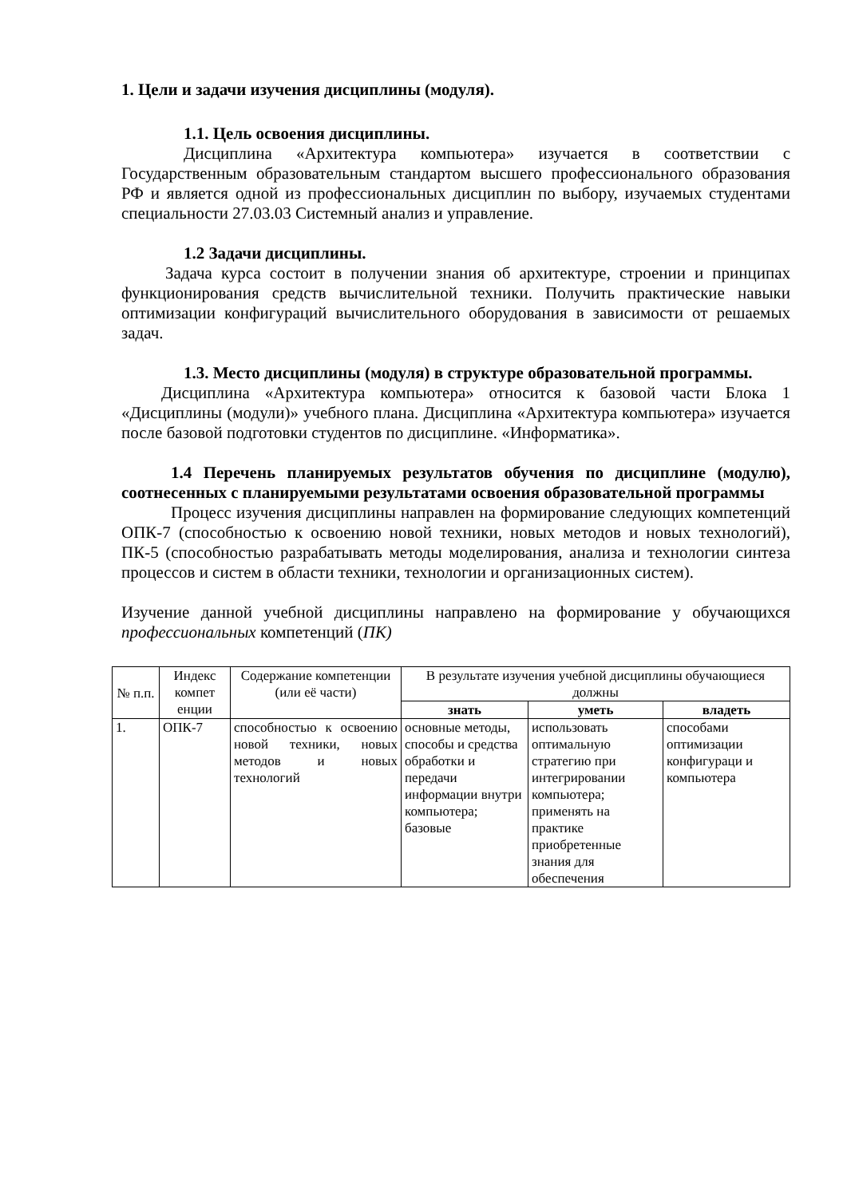1. Цели и задачи изучения дисциплины (модуля).
1.1. Цель освоения дисциплины.
Дисциплина «Архитектура компьютера» изучается в соответствии с Государственным образовательным стандартом высшего профессионального образования РФ и является одной из профессиональных дисциплин по выбору, изучаемых студентами специальности 27.03.03 Системный анализ и управление.
1.2 Задачи дисциплины.
Задача курса состоит в получении знания об архитектуре, строении и принципах функционирования средств вычислительной техники. Получить практические навыки оптимизации конфигураций вычислительного оборудования в зависимости от решаемых задач.
1.3. Место дисциплины (модуля) в структуре образовательной программы.
Дисциплина «Архитектура компьютера» относится к базовой части Блока 1 «Дисциплины (модули)» учебного плана. Дисциплина «Архитектура компьютера» изучается после базовой подготовки студентов по дисциплине. «Информатика».
1.4 Перечень планируемых результатов обучения по дисциплине (модулю), соотнесенных с планируемыми результатами освоения образовательной программы
Процесс изучения дисциплины направлен на формирование следующих компетенций ОПК-7 (способностью к освоению новой техники, новых методов и новых технологий), ПК-5 (способностью разрабатывать методы моделирования, анализа и технологии синтеза процессов и систем в области техники, технологии и организационных систем).
Изучение данной учебной дисциплины направлено на формирование у обучающихся профессиональных компетенций (ПК)
| № п.п. | Индекс компет енции | Содержание компетенции (или её части) | В результате изучения учебной дисциплины обучающиеся должны | | |
| --- | --- | --- | --- | --- | --- |
| | | | знать | уметь | владеть |
| 1. | ОПК-7 | способностью к освоению новой техники, новых методов и новых технологий | основные методы, способы и средства обработки и передачи информации внутри компьютера; базовые | использовать оптимальную стратегию при интегрировании компьютера; применять на практике приобретенные знания для обеспечения | способами оптимизации конфигураци и компьютера |